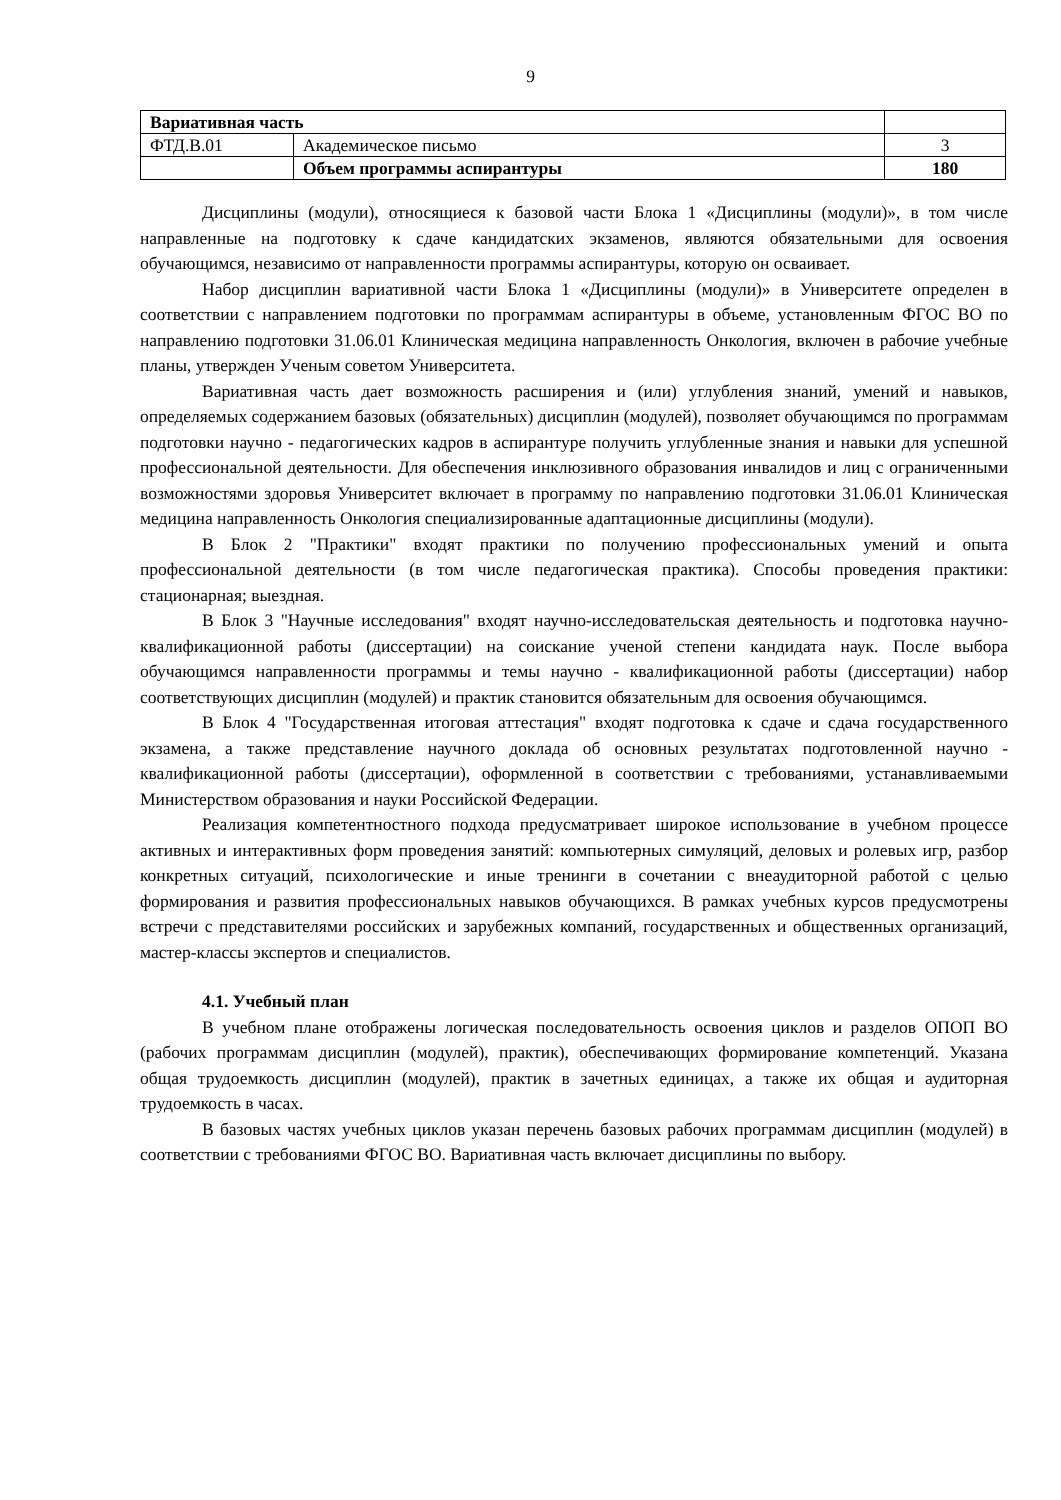9
| Вариативная часть | | |
| ФТД.В.01 | Академическое письмо | 3 |
| | Объем программы аспирантуры | 180 |
Дисциплины (модули), относящиеся к базовой части Блока 1 «Дисциплины (модули)», в том числе направленные на подготовку к сдаче кандидатских экзаменов, являются обязательными для освоения обучающимся, независимо от направленности программы аспирантуры, которую он осваивает.
Набор дисциплин вариативной части Блока 1 «Дисциплины (модули)» в Университете определен в соответствии с направлением подготовки по программам аспирантуры в объеме, установленным ФГОС ВО по направлению подготовки 31.06.01 Клиническая медицина направленность Онкология, включен в рабочие учебные планы, утвержден Ученым советом Университета.
Вариативная часть дает возможность расширения и (или) углубления знаний, умений и навыков, определяемых содержанием базовых (обязательных) дисциплин (модулей), позволяет обучающимся по программам подготовки научно - педагогических кадров в аспирантуре получить углубленные знания и навыки для успешной профессиональной деятельности. Для обеспечения инклюзивного образования инвалидов и лиц с ограниченными возможностями здоровья Университет включает в программу по направлению подготовки 31.06.01 Клиническая медицина направленность Онкология специализированные адаптационные дисциплины (модули).
В Блок 2 "Практики" входят практики по получению профессиональных умений и опыта профессиональной деятельности (в том числе педагогическая практика). Способы проведения практики: стационарная; выездная.
В Блок 3 "Научные исследования" входят научно-исследовательская деятельность и подготовка научно-квалификационной работы (диссертации) на соискание ученой степени кандидата наук. После выбора обучающимся направленности программы и темы научно - квалификационной работы (диссертации) набор соответствующих дисциплин (модулей) и практик становится обязательным для освоения обучающимся.
В Блок 4 "Государственная итоговая аттестация" входят подготовка к сдаче и сдача государственного экзамена, а также представление научного доклада об основных результатах подготовленной научно - квалификационной работы (диссертации), оформленной в соответствии с требованиями, устанавливаемыми Министерством образования и науки Российской Федерации.
Реализация компетентностного подхода предусматривает широкое использование в учебном процессе активных и интерактивных форм проведения занятий: компьютерных симуляций, деловых и ролевых игр, разбор конкретных ситуаций, психологические и иные тренинги в сочетании с внеаудиторной работой с целью формирования и развития профессиональных навыков обучающихся. В рамках учебных курсов предусмотрены встречи с представителями российских и зарубежных компаний, государственных и общественных организаций, мастер-классы экспертов и специалистов.
4.1. Учебный план
В учебном плане отображены логическая последовательность освоения циклов и разделов ОПОП ВО (рабочих программам дисциплин (модулей), практик), обеспечивающих формирование компетенций. Указана общая трудоемкость дисциплин (модулей), практик в зачетных единицах, а также их общая и аудиторная трудоемкость в часах.
В базовых частях учебных циклов указан перечень базовых рабочих программам дисциплин (модулей) в соответствии с требованиями ФГОС ВО. Вариативная часть включает дисциплины по выбору.